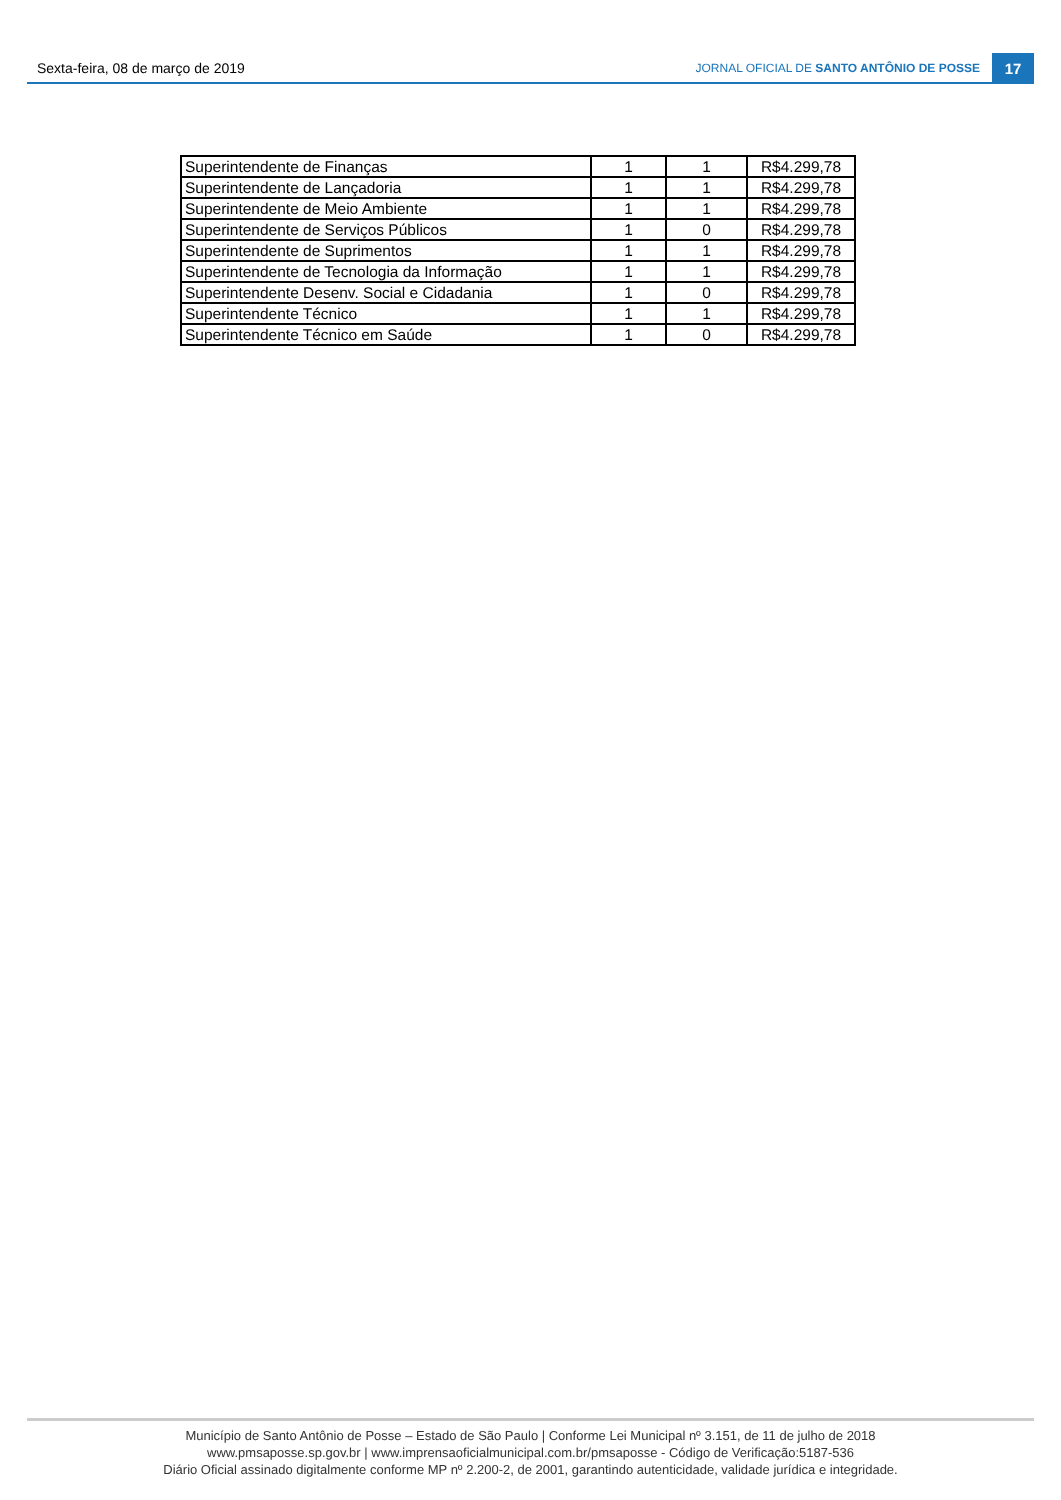Sexta-feira, 08 de março de 2019 JORNAL OFICIAL DE SANTO ANTÔNIO DE POSSE 17
| Superintendente de Finanças | 1 | 1 | R$4.299,78 |
| Superintendente de Lançadoria | 1 | 1 | R$4.299,78 |
| Superintendente de Meio Ambiente | 1 | 1 | R$4.299,78 |
| Superintendente de Serviços Públicos | 1 | 0 | R$4.299,78 |
| Superintendente de Suprimentos | 1 | 1 | R$4.299,78 |
| Superintendente de Tecnologia da Informação | 1 | 1 | R$4.299,78 |
| Superintendente Desenv. Social e Cidadania | 1 | 0 | R$4.299,78 |
| Superintendente Técnico | 1 | 1 | R$4.299,78 |
| Superintendente Técnico em Saúde | 1 | 0 | R$4.299,78 |
Município de Santo Antônio de Posse – Estado de São Paulo | Conforme Lei Municipal nº 3.151, de 11 de julho de 2018
www.pmsaposse.sp.gov.br | www.imprensaoficialmunicipal.com.br/pmsaposse - Código de Verificação:5187-536
Diário Oficial assinado digitalmente conforme MP nº 2.200-2, de 2001, garantindo autenticidade, validade jurídica e integridade.